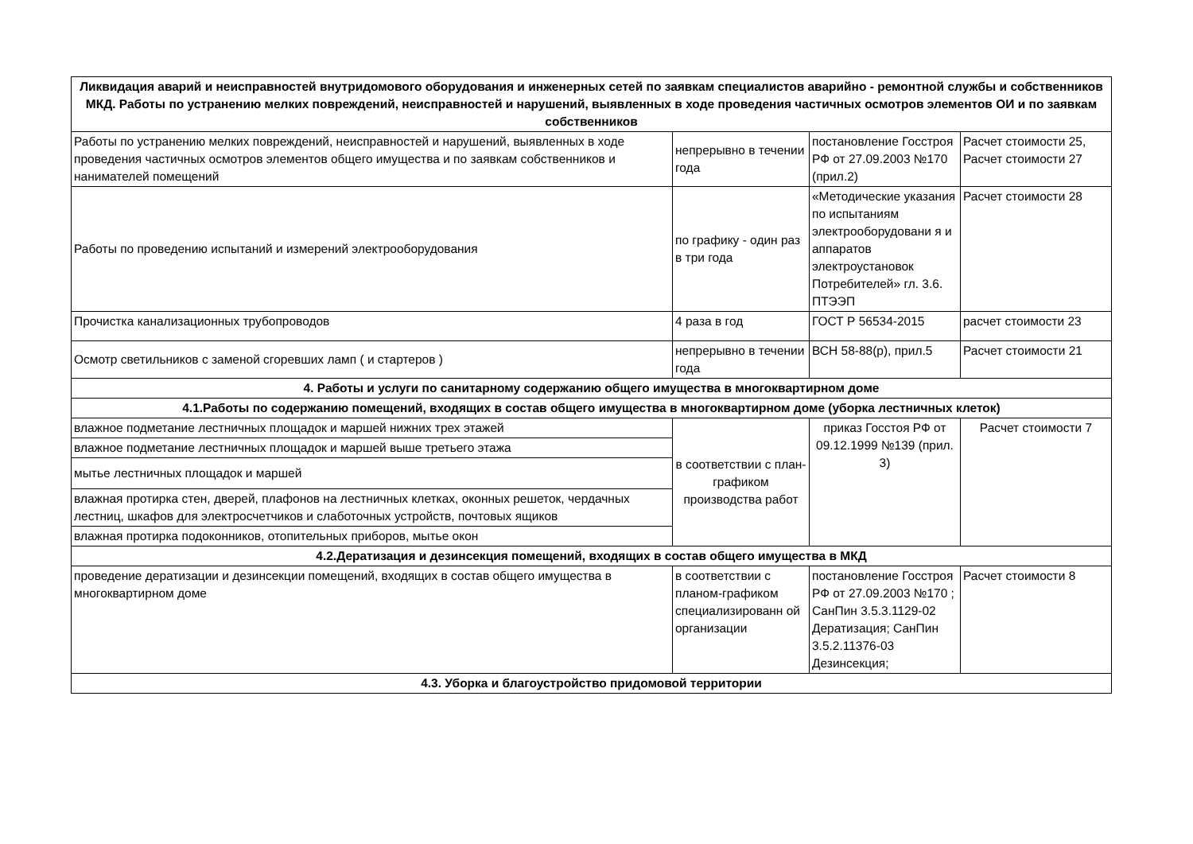| Ликвидация аварий и неисправностей внутридомового оборудования и инженерных сетей по заявкам специалистов аварийно - ремонтной службы и собственников МКД. Работы по устранению мелких повреждений, неисправностей и нарушений, выявленных в ходе проведения частичных осмотров элементов ОИ и по заявкам собственников | | | |
| --- | --- | --- | --- |
| Работы по устранению мелких повреждений, неисправностей и нарушений, выявленных в ходе проведения частичных осмотров элементов общего имущества и по заявкам собственников и нанимателей помещений | непрерывно в течении года | постановление Госстроя РФ от 27.09.2003 №170 (прил.2) | Расчет стоимости 25, Расчет стоимости 27 |
| Работы по проведению испытаний и измерений электрооборудования | по графику - один раз в три года | «Методические указания по испытаниям электрооборудовани я и аппаратов электроустановок Потребителей» гл. 3.6. ПТЭЭП | Расчет стоимости 28 |
| Прочистка канализационных трубопроводов | 4 раза в год | ГОСТ Р 56534-2015 | расчет стоимости 23 |
| Осмотр светильников с заменой сгоревших ламп ( и стартеров ) | непрерывно в течении года | ВСН 58-88(р), прил.5 | Расчет стоимости 21 |
| 4. Работы и услуги по санитарному содержанию общего имущества в многоквартирном доме | | | |
| 4.1.Работы по содержанию помещений, входящих в состав общего имущества в многоквартирном доме (уборка лестничных клеток) | | | |
| влажное подметание лестничных площадок и маршей нижних трех этажей | в соответствии с план-графиком производства работ | приказ Госстоя РФ от 09.12.1999 №139 (прил. 3) | Расчет стоимости 7 |
| влажное подметание лестничных площадок и маршей выше третьего этажа | | | |
| мытье лестничных площадок и маршей | | | |
| влажная протирка стен, дверей, плафонов на лестничных клетках, оконных решеток, чердачных лестниц, шкафов для электросчетчиков и слаботочных устройств, почтовых ящиков | | | |
| влажная протирка подоконников, отопительных приборов, мытье окон | | | |
| 4.2.Дератизация и дезинсекция помещений, входящих в состав общего имущества в МКД | | | |
| проведение дератизации и дезинсекции помещений, входящих в состав общего имущества в многоквартирном доме | в соответствии с планом-графиком специализированн ой организации | постановление Госстроя РФ от 27.09.2003 №170 ; СанПин 3.5.3.1129-02 Дератизация; СанПин 3.5.2.11376-03 Дезинсекция; | Расчет стоимости 8 |
| 4.3. Уборка и благоустройство придомовой территории | | | |